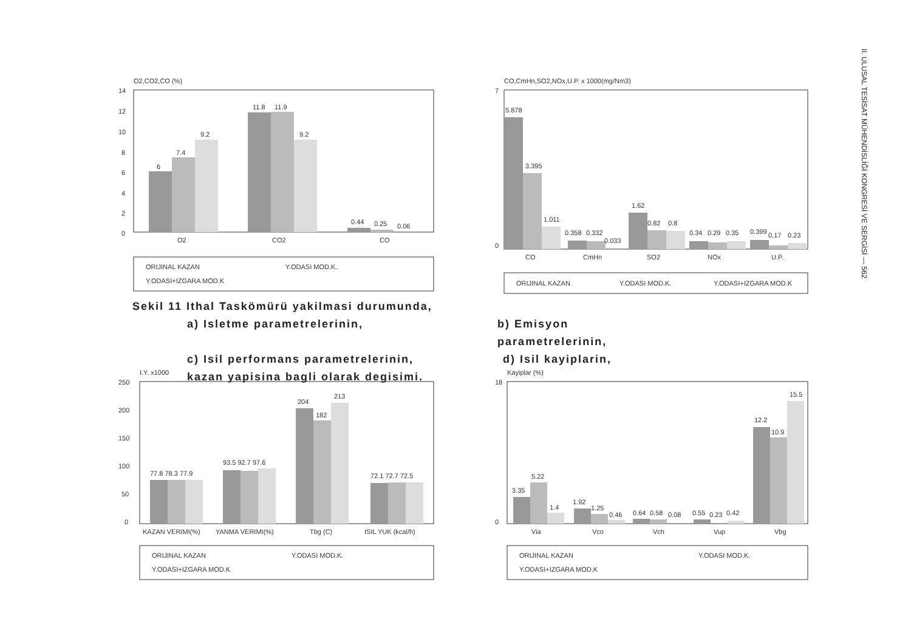II. ULUSAL TESİSAT MÜHENDİSLİĞİ KONGRESİ VE SERGİSİ — 562
O2,CO2,CO (%)
14
12
10
8
6
4
2
0
6
7.4
9.2
11.8
11.9
9.2
0.44
0.25
0.06
O2
CO2
CO
ORIJINAL KAZAN
Y.ODASI MOD.K.
Y.ODASI+IZGARA MOD.K
CO,CmHn,SO2,NOx,U.P. x 1000(mg/Nm3)
7
0
5.878
3.395
1.011
0.358
0.332
0.033
1.62
0.82
0.8
0.34
0.29
0.35
0.399
0.17
0.23
CO
CmHn
SO2
NOx
U.P.
ORIJINAL KAZAN
Y.ODASI MOD.K.
Y.ODASI+IZGARA MOD.K
Sekil 11 Ithal Taskömürü yakilmasi durumunda,
a) Isletme parametrelerinin, b) Emisyon parametrelerinin,
c) Isil performans parametrelerinin, d) Isil kayiplarin,
kazan yapisina bagli olarak degisimi.
I.Y. x1000
250
200
150
100
50
0
77.8 78.3 77.9
93.5 92.7 97.6
204
182
213
72.1 72.7 72.5
KAZAN VERIMI(%)
YANMA VERIMI(%)
Tbg (C)
ISIL YUK (kcal/h)
ORIJINAL KAZAN
Y.ODASI MOD.K.
Y.ODASI+IZGARA MOD.K
Kayiplar (%)
18
0
3.35
5.22
1.4
1.92
1.25
0.46
0.64
0.58
0.08
0.55
0.23
0.42
12.2
10.9
15.5
Via
Vco
Vch
Vup
Vbg
ORIJINAL KAZAN
Y.ODASI MOD.K.
Y.ODASI+IZGARA MOD.K